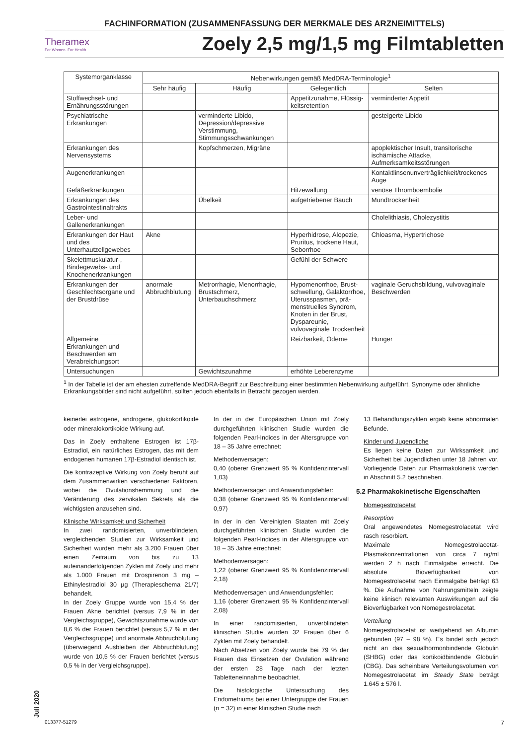FACHINFORMATION (ZUSAMMENFASSUNG DER MERKMALE DES ARZNEIMITTELS)
Theramex
For Women. For Health
Zoely 2,5 mg/1,5 mg Filmtabletten
| Systemorganklasse | Nebenwirkungen gemäß MedDRA-Terminologie<sup>1</sup> | | | |
| --- | --- | --- | --- | --- |
| | Sehr häufig | Häufig | Gelegentlich | Selten |
| Stoffwechsel- und Ernährungs­störungen | | | Appetitzunahme, Flüssig­keitsretention | verminderter Appetit |
| Psychiatrische Erkrankungen | | verminderte Libido, Depression/depressive Verstimmung, Stimmungsschwankungen | | gesteigerte Libido |
| Erkrankungen des Nervensystems | | Kopfschmerzen, Migräne | | apoplektischer Insult, transitorische ischämische Attacke, Aufmerksamkeitsstörungen |
| Augenerkrankungen | | | | Kontaktlinsenunverträglichkeit/trockenes Auge |
| Gefäßerkrankungen | | | Hitzewallung | venöse Thromboembolie |
| Erkrankungen des Gastro­intestinaltrakts | | Übelkeit | aufgetriebener Bauch | Mundtrockenheit |
| Leber- und Gallenerkrankungen | | | | Cholelithiasis, Cholezystitis |
| Erkrankungen der Haut und des Unterhautzellgewebes | Akne | | Hyperhidrose, Alopezie, Pruritus, trockene Haut, Seborrhoe | Chloasma, Hypertrichose |
| Skelettmuskulatur-, Bindegewebs- und Knochenerkrankungen | | | Gefühl der Schwere | |
| Erkrankungen der Geschlechts­organe und der Brustdrüse | anormale Abbruchblutung | Metrorrhagie, Menorrhagie, Brustschmerz, Unterbauchschmerz | Hypomenorrhoe, Brust­schwellung, Galaktorrhoe, Uterusspasmen, prä­menstruelles Syndrom, Knoten in der Brust, Dyspareunie, vulvovaginale Trockenheit | vaginale Geruchsbildung, vulvovaginale Beschwerden |
| Allgemeine Erkrankungen und Beschwerden am Verabreichungsort | | | Reizbarkeit, Ödeme | Hunger |
| Untersuchungen | | Gewichtszunahme | erhöhte Leberenzyme | |
<sup>1</sup> In der Tabelle ist der am ehesten zutreffende MedDRA-Begriff zur Beschreibung einer bestimmten Nebenwirkung aufgeführt. Synonyme oder ähnliche Erkrankungsbilder sind nicht aufgeführt, sollten jedoch ebenfalls in Betracht gezogen werden.
keinerlei estrogene, androgene, glukokortikoide oder mineralokortikoide Wirkung auf.
Das in Zoely enthaltene Estrogen ist 17β-Estradiol, ein natürliches Estrogen, das mit dem endogenen humanen 17β-Estradiol identisch ist.
Die kontrazeptive Wirkung von Zoely beruht auf dem Zusammenwirken verschiedener Faktoren, wobei die Ovulationshemmung und die Veränderung des zervikalen Sekrets als die wichtigsten anzusehen sind.
Klinische Wirksamkeit und Sicherheit
In zwei randomisierten, unverblindeten, vergleichenden Studien zur Wirksamkeit und Sicherheit wurden mehr als 3.200 Frauen über einen Zeitraum von bis zu 13 aufeinanderfolgenden Zyklen mit Zoely und mehr als 1.000 Frauen mit Drospirenon 3 mg – Ethinylestradiol 30 µg (Therapieschema 21/7) behandelt.
In der Zoely Gruppe wurde von 15,4 % der Frauen Akne berichtet (versus 7,9 % in der Vergleichsgruppe), Gewichtszunahme wurde von 8,6 % der Frauen berichtet (versus 5,7 % in der Vergleichsgruppe) und anormale Abbruchblutung (überwiegend Ausbleiben der Abbruchblutung) wurde von 10,5 % der Frauen berichtet (versus 0,5 % in der Vergleichsgruppe).
In der in der Europäischen Union mit Zoely durchgeführten klinischen Studie wurden die folgenden Pearl-Indices in der Altersgruppe von 18 – 35 Jahre errechnet:
Methodenversagen:
0,40 (oberer Grenzwert 95 % Konfidenzintervall 1,03)
Methodenversagen und Anwendungsfehler:
0,38 (oberer Grenzwert 95 % Konfidenzintervall 0,97)
In der in den Vereinigten Staaten mit Zoely durchgeführten klinischen Studie wurden die folgenden Pearl-Indices in der Altersgruppe von 18 – 35 Jahre errechnet:
Methodenversagen:
1,22 (oberer Grenzwert 95 % Konfidenzintervall 2,18)
Methodenversagen und Anwendungsfehler:
1,16 (oberer Grenzwert 95 % Konfidenzintervall 2,08)
In einer randomisierten, unverblindeten klinischen Studie wurden 32 Frauen über 6 Zyklen mit Zoely behandelt.
Nach Absetzen von Zoely wurde bei 79 % der Frauen das Einsetzen der Ovulation während der ersten 28 Tage nach der letzten Tabletteneinnahme beobachtet.
Die histologische Untersuchung des Endometriums bei einer Untergruppe der Frauen (n = 32) in einer klinischen Studie nach
13 Behandlungszyklen ergab keine abnormalen Befunde.
Kinder und Jugendliche
Es liegen keine Daten zur Wirksamkeit und Sicherheit bei Jugendlichen unter 18 Jahren vor. Vorliegende Daten zur Pharmakokinetik werden in Abschnitt 5.2 beschrieben.
5.2 Pharmakokinetische Eigenschaften
Nomegestrolacetat
Resorption
Oral angewendetes Nomegestrolacetat wird rasch resorbiert.
Maximale Nomegestrolacetat-Plasmakonzentrationen von circa 7 ng/ml werden 2 h nach Einmalgabe erreicht. Die absolute Bioverfügbarkeit von Nomegestrolacetat nach Einmalgabe beträgt 63 %. Die Aufnahme von Nahrungsmitteln zeigte keine klinisch relevanten Auswirkungen auf die Bioverfügbarkeit von Nomegestrolacetat.
Verteilung
Nomegestrolacetat ist weitgehend an Albumin gebunden (97 – 98 %). Es bindet sich jedoch nicht an das sexualhormonbindende Globulin (SHBG) oder das kortikoidbindende Globulin (CBG). Das scheinbare Verteilungsvolumen von Nomegestrolacetat im Steady State beträgt 1.645 ± 576 l.
Juli 2020
013377-51279 7